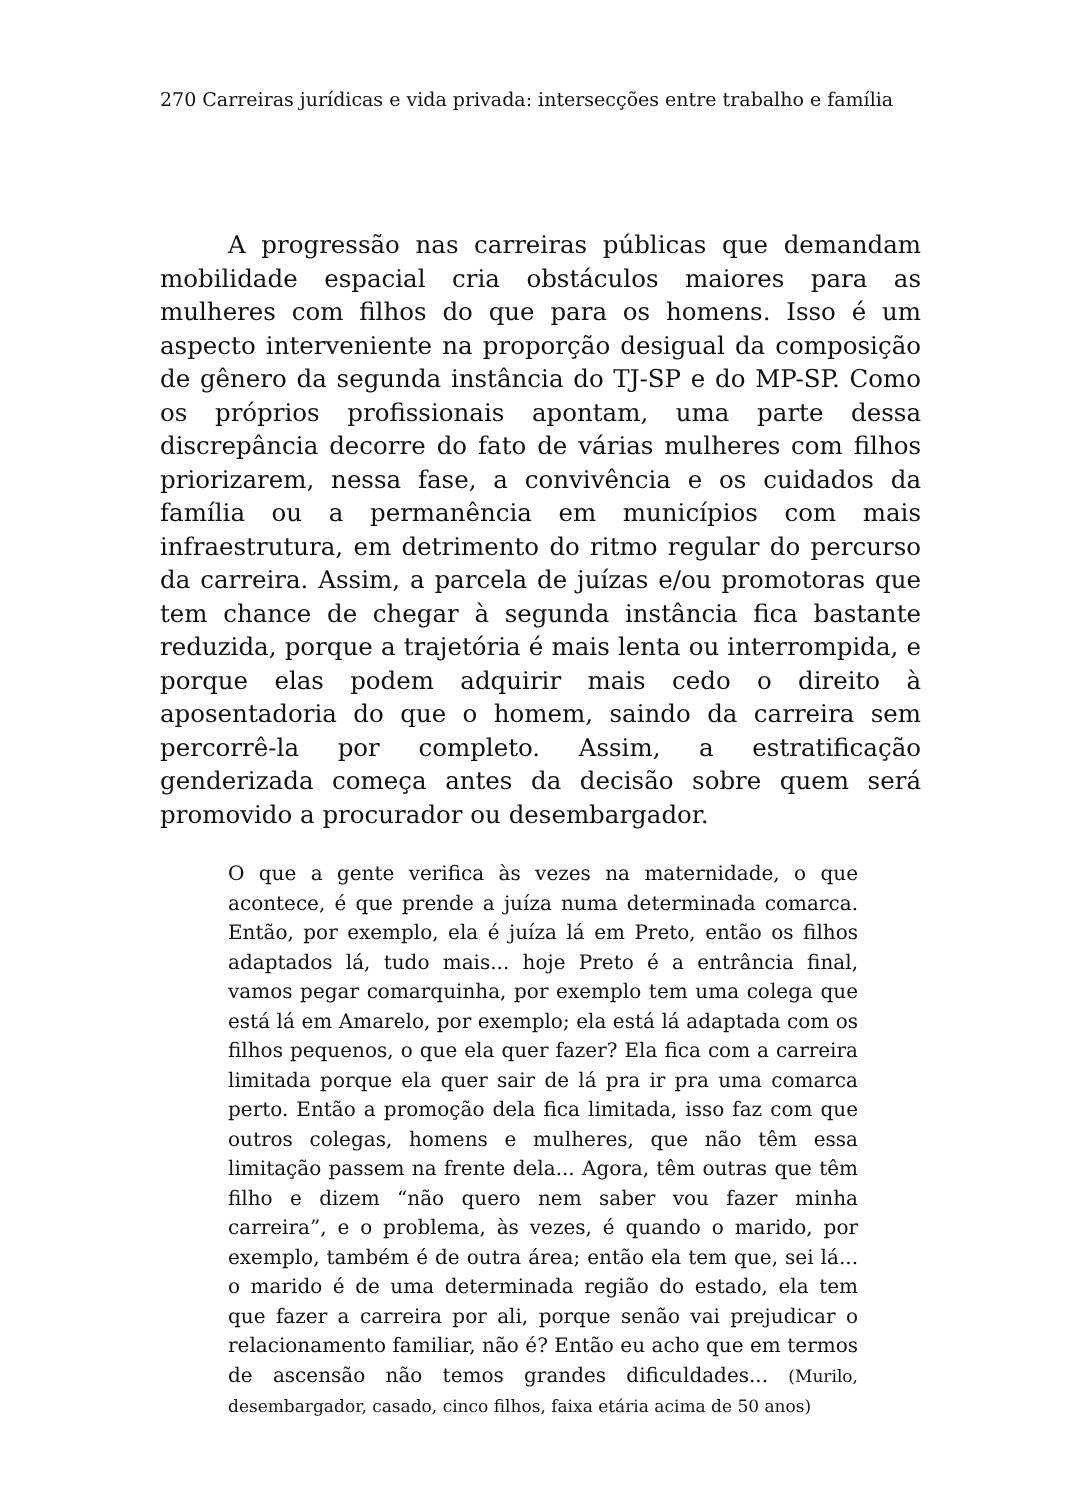270 Carreiras jurídicas e vida privada: intersecções entre trabalho e família
A progressão nas carreiras públicas que demandam mobilidade espacial cria obstáculos maiores para as mulheres com filhos do que para os homens. Isso é um aspecto interveniente na proporção desigual da composição de gênero da segunda instância do TJ-SP e do MP-SP. Como os próprios profissionais apontam, uma parte dessa discrepância decorre do fato de várias mulheres com filhos priorizarem, nessa fase, a convivência e os cuidados da família ou a permanência em municípios com mais infraestrutura, em detrimento do ritmo regular do percurso da carreira. Assim, a parcela de juízas e/ou promotoras que tem chance de chegar à segunda instância fica bastante reduzida, porque a trajetória é mais lenta ou interrompida, e porque elas podem adquirir mais cedo o direito à aposentadoria do que o homem, saindo da carreira sem percorrê-la por completo. Assim, a estratificação genderizada começa antes da decisão sobre quem será promovido a procurador ou desembargador.
O que a gente verifica às vezes na maternidade, o que acontece, é que prende a juíza numa determinada comarca. Então, por exemplo, ela é juíza lá em Preto, então os filhos adaptados lá, tudo mais... hoje Preto é a entrância final, vamos pegar comarquinha, por exemplo tem uma colega que está lá em Amarelo, por exemplo; ela está lá adaptada com os filhos pequenos, o que ela quer fazer? Ela fica com a carreira limitada porque ela quer sair de lá pra ir pra uma comarca perto. Então a promoção dela fica limitada, isso faz com que outros colegas, homens e mulheres, que não têm essa limitação passem na frente dela... Agora, têm outras que têm filho e dizem “não quero nem saber vou fazer minha carreira”, e o problema, às vezes, é quando o marido, por exemplo, também é de outra área; então ela tem que, sei lá... o marido é de uma determinada região do estado, ela tem que fazer a carreira por ali, porque senão vai prejudicar o relacionamento familiar, não é? Então eu acho que em termos de ascensão não temos grandes dificuldades... (Murilo, desembargador, casado, cinco filhos, faixa etária acima de 50 anos)